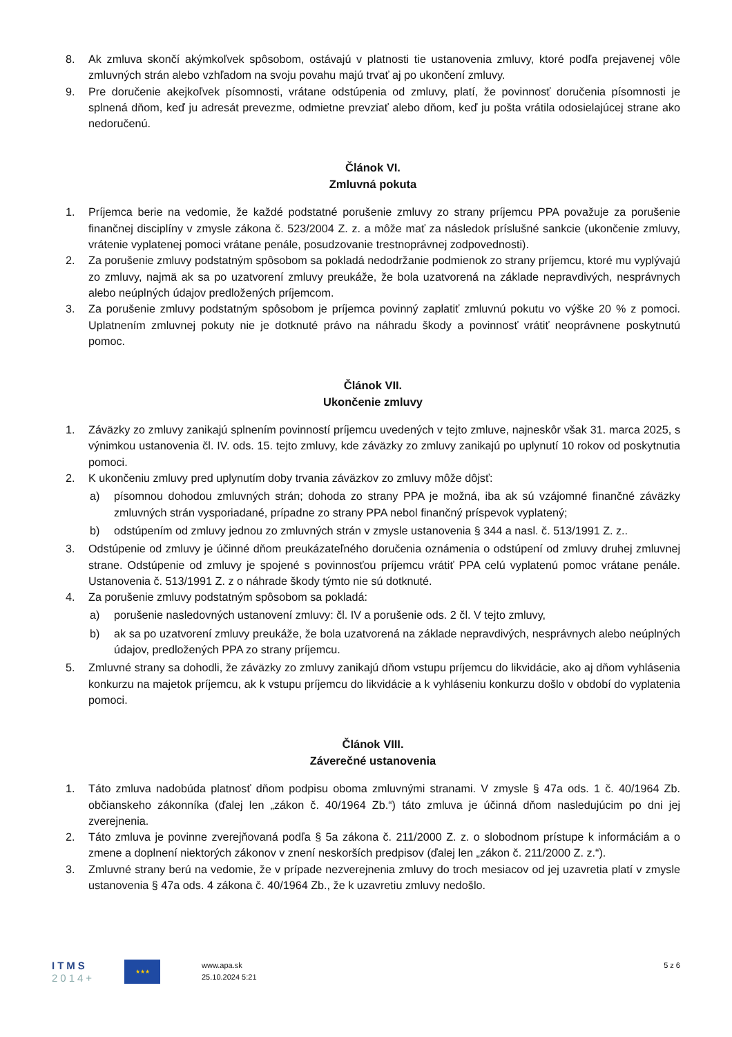8. Ak zmluva skončí akýmkoľvek spôsobom, ostávajú v platnosti tie ustanovenia zmluvy, ktoré podľa prejavenej vôle zmluvných strán alebo vzhľadom na svoju povahu majú trvať aj po ukončení zmluvy.
9. Pre doručenie akejkoľvek písomnosti, vrátane odstúpenia od zmluvy, platí, že povinnosť doručenia písomnosti je splnená dňom, keď ju adresát prevezme, odmietne prevziať alebo dňom, keď ju pošta vrátila odosielajúcej strane ako nedoručenú.
Článok VI.
Zmluvná pokuta
1. Príjemca berie na vedomie, že každé podstatné porušenie zmluvy zo strany príjemcu PPA považuje za porušenie finančnej disciplíny v zmysle zákona č. 523/2004 Z. z. a môže mať za následok príslušné sankcie (ukončenie zmluvy, vrátenie vyplatenej pomoci vrátane penále, posudzovanie trestnoprávnej zodpovednosti).
2. Za porušenie zmluvy podstatným spôsobom sa pokladá nedodržanie podmienok zo strany príjemcu, ktoré mu vyplývajú zo zmluvy, najmä ak sa po uzatvorení zmluvy preukáže, že bola uzatvorená na základe nepravdivých, nesprávnych alebo neúplných údajov predložených príjemcom.
3. Za porušenie zmluvy podstatným spôsobom je príjemca povinný zaplatiť zmluvnú pokutu vo výške 20 % z pomoci. Uplatnením zmluvnej pokuty nie je dotknuté právo na náhradu škody a povinnosť vrátiť neoprávnene poskytnutú pomoc.
Článok VII.
Ukončenie zmluvy
1. Záväzky zo zmluvy zanikajú splnením povinností príjemcu uvedených v tejto zmluve, najneskôr však 31. marca 2025, s výnimkou ustanovenia čl. IV. ods. 15. tejto zmluvy, kde záväzky zo zmluvy zanikajú po uplynutí 10 rokov od poskytnutia pomoci.
2. K ukončeniu zmluvy pred uplynutím doby trvania záväzkov zo zmluvy môže dôjsť:
a) písomnou dohodou zmluvných strán; dohoda zo strany PPA je možná, iba ak sú vzájomné finančné záväzky zmluvných strán vysporiadané, prípadne zo strany PPA nebol finančný príspevok vyplatený;
b) odstúpením od zmluvy jednou zo zmluvných strán v zmysle ustanovenia § 344 a nasl. č. 513/1991 Z. z..
3. Odstúpenie od zmluvy je účinné dňom preukázateľného doručenia oznámenia o odstúpení od zmluvy druhej zmluvnej strane. Odstúpenie od zmluvy je spojené s povinnosťou príjemcu vrátiť PPA celú vyplatenú pomoc vrátane penále. Ustanovenia č. 513/1991 Z. z o náhrade škody týmto nie sú dotknuté.
4. Za porušenie zmluvy podstatným spôsobom sa pokladá:
a) porušenie nasledovných ustanovení zmluvy: čl. IV a porušenie ods. 2 čl. V tejto zmluvy,
b) ak sa po uzatvorení zmluvy preukáže, že bola uzatvorená na základe nepravdivých, nesprávnych alebo neúplných údajov, predložených PPA zo strany príjemcu.
5. Zmluvné strany sa dohodli, že záväzky zo zmluvy zanikajú dňom vstupu príjemcu do likvidácie, ako aj dňom vyhlásenia konkurzu na majetok príjemcu, ak k vstupu príjemcu do likvidácie a k vyhláseniu konkurzu došlo v období do vyplatenia pomoci.
Článok VIII.
Záverečné ustanovenia
1. Táto zmluva nadobúda platnosť dňom podpisu oboma zmluvnými stranami. V zmysle § 47a ods. 1 č. 40/1964 Zb. občianskeho zákonníka (ďalej len „zákon č. 40/1964 Zb.“) táto zmluva je účinná dňom nasledujúcim po dni jej zverejnenia.
2. Táto zmluva je povinne zverejňovaná podľa § 5a zákona č. 211/2000 Z. z. o slobodnom prístupe k informáciám a o zmene a doplnení niektorých zákonov v znení neskorších predpisov (ďalej len „zákon č. 211/2000 Z. z.“).
3. Zmluvné strany berú na vedomie, že v prípade nezverejnenia zmluvy do troch mesiacov od jej uzavretia platí v zmysle ustanovenia § 47a ods. 4 zákona č. 40/1964 Zb., že k uzavretiu zmluvy nedošlo.
ITMS
2014+
★★★
www.apa.sk
25.10.2024 5:21
5 z 6